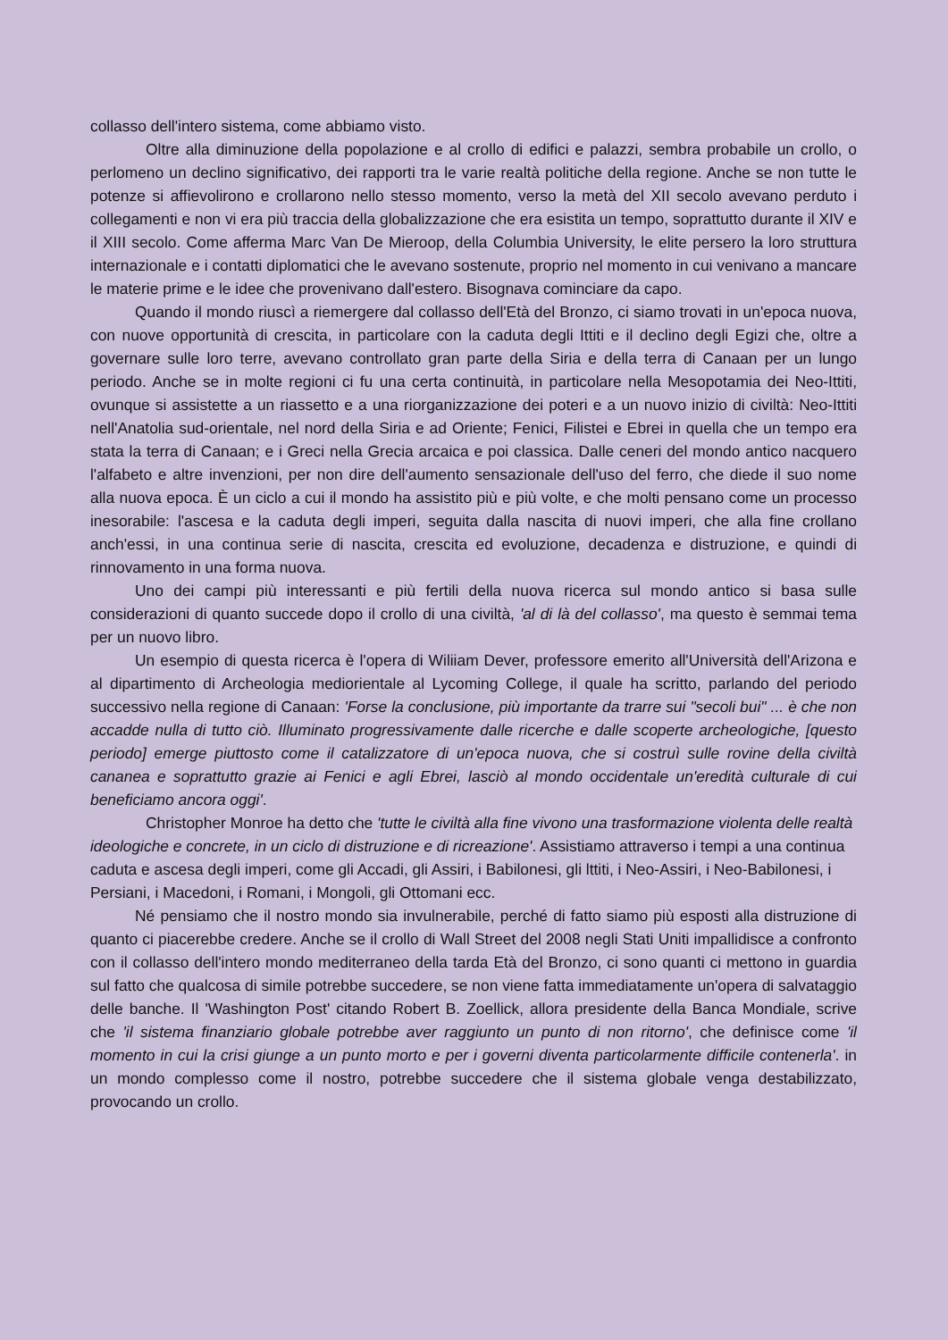collasso dell'intero sistema, come abbiamo visto.
Oltre alla diminuzione della popolazione e al crollo di edifici e palazzi, sembra probabile un crollo, o perlomeno un declino significativo, dei rapporti tra le varie realtà politiche della regione. Anche se non tutte le potenze si affievolirono e crollarono nello stesso momento, verso la metà del XII secolo avevano perduto i collegamenti e non vi era più traccia della globalizzazione che era esistita un tempo, soprattutto durante il XIV e il XIII secolo. Come afferma Marc Van De Mieroop, della Columbia University, le elite persero la loro struttura internazionale e i contatti diplomatici che le avevano sostenute, proprio nel momento in cui venivano a mancare le materie prime e le idee che provenivano dall'estero. Bisognava cominciare da capo.
Quando il mondo riuscì a riemergere dal collasso dell'Età del Bronzo, ci siamo trovati in un'epoca nuova, con nuove opportunità di crescita, in particolare con la caduta degli Ittiti e il declino degli Egizi che, oltre a governare sulle loro terre, avevano controllato gran parte della Siria e della terra di Canaan per un lungo periodo. Anche se in molte regioni ci fu una certa continuità, in particolare nella Mesopotamia dei Neo-Ittiti, ovunque si assistette a un riassetto e a una riorganizzazione dei poteri e a un nuovo inizio di civiltà: Neo-Ittiti nell'Anatolia sud-orientale, nel nord della Siria e ad Oriente; Fenici, Filistei e Ebrei in quella che un tempo era stata la terra di Canaan; e i Greci nella Grecia arcaica e poi classica. Dalle ceneri del mondo antico nacquero l'alfabeto e altre invenzioni, per non dire dell'aumento sensazionale dell'uso del ferro, che diede il suo nome alla nuova epoca. È un ciclo a cui il mondo ha assistito più e più volte, e che molti pensano come un processo inesorabile: l'ascesa e la caduta degli imperi, seguita dalla nascita di nuovi imperi, che alla fine crollano anch'essi, in una continua serie di nascita, crescita ed evoluzione, decadenza e distruzione, e quindi di rinnovamento in una forma nuova.
Uno dei campi più interessanti e più fertili della nuova ricerca sul mondo antico si basa sulle considerazioni di quanto succede dopo il crollo di una civiltà, 'al di là del collasso', ma questo è semmai tema per un nuovo libro.
Un esempio di questa ricerca è l'opera di Wiliiam Dever, professore emerito all'Università dell'Arizona e al dipartimento di Archeologia mediorientale al Lycoming College, il quale ha scritto, parlando del periodo successivo nella regione di Canaan: 'Forse la conclusione, più importante da trarre sui "secoli bui" ... è che non accadde nulla di tutto ciò. Illuminato progressivamente dalle ricerche e dalle scoperte archeologiche, [questo periodo] emerge piuttosto come il catalizzatore di un'epoca nuova, che si costruì sulle rovine della civiltà cananea e soprattutto grazie ai Fenici e agli Ebrei, lasciò al mondo occidentale un'eredità culturale di cui beneficiamo ancora oggi'.
Christopher Monroe ha detto che 'tutte le civiltà alla fine vivono una trasformazione violenta delle realtà ideologiche e concrete, in un ciclo di distruzione e di ricreazione'. Assistiamo attraverso i tempi a una continua caduta e ascesa degli imperi, come gli Accadi, gli Assiri, i Babilonesi, gli lttiti, i Neo-Assiri, i Neo-Babilonesi, i Persiani, i Macedoni, i Romani, i Mongoli, gli Ottomani ecc.
Né pensiamo che il nostro mondo sia invulnerabile, perché di fatto siamo più esposti alla distruzione di quanto ci piacerebbe credere. Anche se il crollo di Wall Street del 2008 negli Stati Uniti impallidisce a confronto con il collasso dell'intero mondo mediterraneo della tarda Età del Bronzo, ci sono quanti ci mettono in guardia sul fatto che qualcosa di simile potrebbe succedere, se non viene fatta immediatamente un'opera di salvataggio delle banche. Il 'Washington Post' citando Robert B. Zoellick, allora presidente della Banca Mondiale, scrive che 'il sistema finanziario globale potrebbe aver raggiunto un punto di non ritorno', che definisce come 'il momento in cui la crisi giunge a un punto morto e per i governi diventa particolarmente difficile contenerla'. in un mondo complesso come il nostro, potrebbe succedere che il sistema globale venga destabilizzato, provocando un crollo.